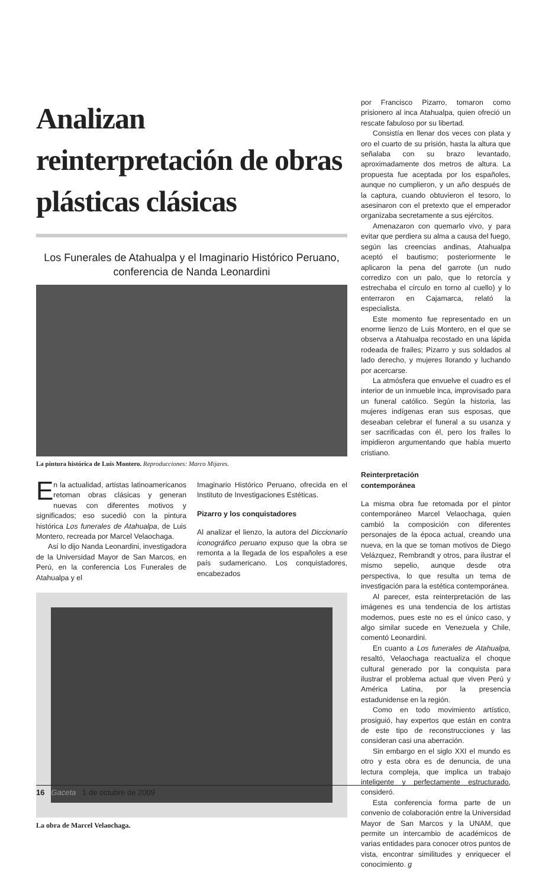Analizan reinterpretación de obras plásticas clásicas
Los Funerales de Atahualpa y el Imaginario Histórico Peruano, conferencia de Nanda Leonardini
La pintura histórica de Luis Montero. Reproducciones: Marco Mijares.
En la actualidad, artistas latinoamericanos retoman obras clásicas y generan nuevas con diferentes motivos y significados; eso sucedió con la pintura histórica Los funerales de Atahualpa, de Luis Montero, recreada por Marcel Velaochaga.
Así lo dijo Nanda Leonardini, investigadora de la Universidad Mayor de San Marcos, en Perú, en la conferencia Los Funerales de Atahualpa y el
Imaginario Histórico Peruano, ofrecida en el Instituto de Investigaciones Estéticas.
Pizarro y los conquistadores
Al analizar el lienzo, la autora del Diccionario iconográfico peruano expuso que la obra se remonta a la llegada de los españoles a ese país sudamericano. Los conquistadores, encabezados
La obra de Marcel Velaochaga.
por Francisco Pizarro, tomaron como prisionero al inca Atahualpa, quien ofreció un rescate fabuloso por su libertad.
Consistía en llenar dos veces con plata y oro el cuarto de su prisión, hasta la altura que señalaba con su brazo levantado, aproximadamente dos metros de altura. La propuesta fue aceptada por los españoles, aunque no cumplieron, y un año después de la captura, cuando obtuvieron el tesoro, lo asesinaron con el pretexto que el emperador organizaba secretamente a sus ejércitos.
Amenazaron con quemarlo vivo, y para evitar que perdiera su alma a causa del fuego, según las creencias andinas, Atahualpa aceptó el bautismo; posteriormente le aplicaron la pena del garrote (un nudo corredizo con un palo, que lo retorcía y estrechaba el círculo en torno al cuello) y lo enterraron en Cajamarca, relató la especialista.
Este momento fue representado en un enorme lienzo de Luis Montero, en el que se observa a Atahualpa recostado en una lápida rodeada de frailes; Pizarro y sus soldados al lado derecho, y mujeres llorando y luchando por acercarse.
La atmósfera que envuelve el cuadro es el interior de un inmueble inca, improvisado para un funeral católico. Según la historia, las mujeres indígenas eran sus esposas, que deseaban celebrar el funeral a su usanza y ser sacrificadas con él, pero los frailes lo impidieron argumentando que había muerto cristiano.
Reinterpretación
contemporánea
La misma obra fue retomada por el pintor contemporáneo Marcel Velaochaga, quien cambió la composición con diferentes personajes de la época actual, creando una nueva, en la que se toman motivos de Diego Velázquez, Rembrandt y otros, para ilustrar el mismo sepelio, aunque desde otra perspectiva, lo que resulta un tema de investigación para la estética contemporánea.
Al parecer, esta reinterpretación de las imágenes es una tendencia de los artistas modernos, pues este no es el único caso, y algo similar sucede en Venezuela y Chile, comentó Leonardini.
En cuanto a Los funerales de Atahualpa, resaltó, Velaochaga reactualiza el choque cultural generado por la conquista para ilustrar el problema actual que viven Perú y América Latina, por la presencia estadunidense en la región.
Como en todo movimiento artístico, prosiguió, hay expertos que están en contra de este tipo de reconstrucciones y las consideran casi una aberración.
Sin embargo en el siglo XXI el mundo es otro y esta obra es de denuncia, de una lectura compleja, que implica un trabajo inteligente y perfectamente estructurado, consideró.
Esta conferencia forma parte de un convenio de colaboración entre la Universidad Mayor de San Marcos y la UNAM, que permite un intercambio de académicos de varias entidades para conocer otros puntos de vista, encontrar similitudes y enriquecer el conocimiento. g
16 Gaceta 1 de octubre de 2009